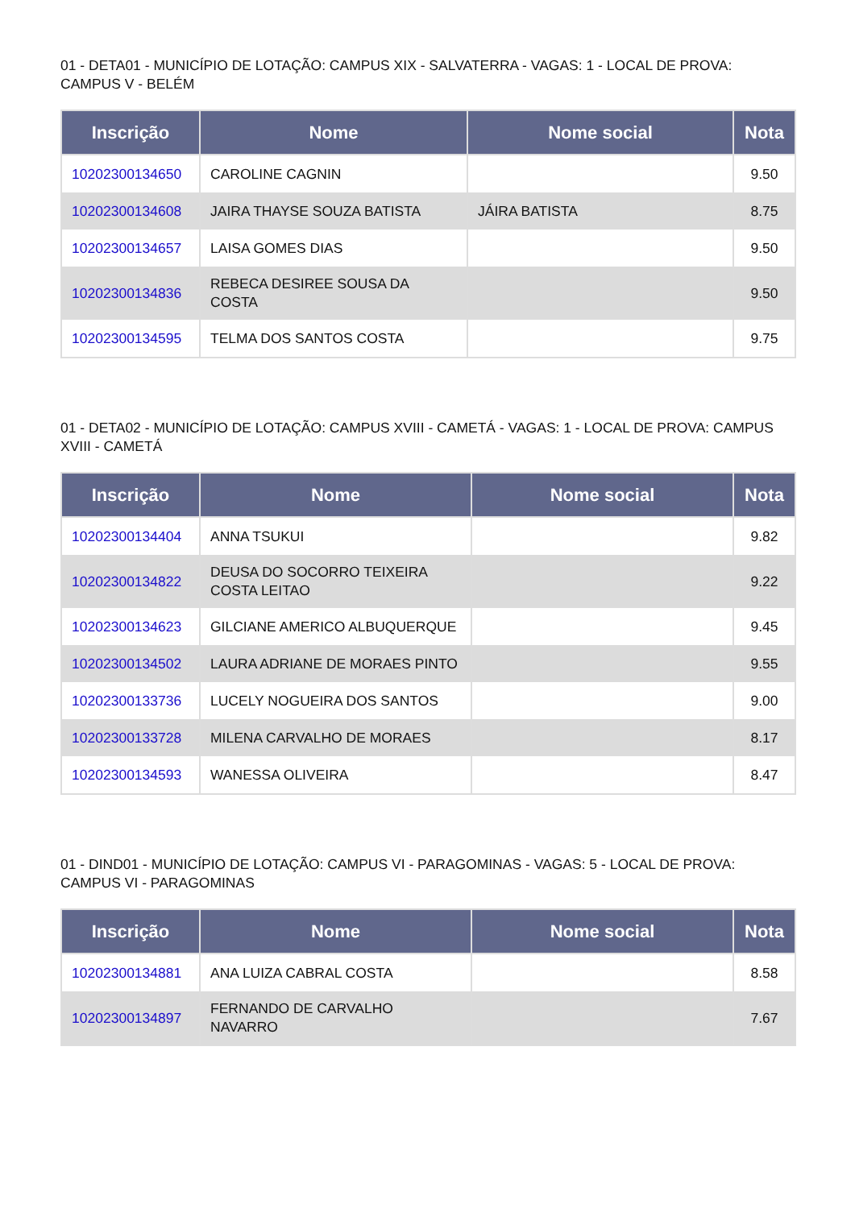01 - DETA01 - MUNICÍPIO DE LOTAÇÃO: CAMPUS XIX - SALVATERRA - VAGAS: 1 - LOCAL DE PROVA: CAMPUS V - BELÉM
| Inscrição | Nome | Nome social | Nota |
| --- | --- | --- | --- |
| 10202300134650 | CAROLINE CAGNIN | | 9.50 |
| 10202300134608 | JAIRA THAYSE SOUZA BATISTA | JÁIRA BATISTA | 8.75 |
| 10202300134657 | LAISA GOMES DIAS | | 9.50 |
| 10202300134836 | REBECA DESIREE SOUSA DA COSTA | | 9.50 |
| 10202300134595 | TELMA DOS SANTOS COSTA | | 9.75 |
01 - DETA02 - MUNICÍPIO DE LOTAÇÃO: CAMPUS XVIII - CAMETÁ - VAGAS: 1 - LOCAL DE PROVA: CAMPUS XVIII - CAMETÁ
| Inscrição | Nome | Nome social | Nota |
| --- | --- | --- | --- |
| 10202300134404 | ANNA TSUKUI | | 9.82 |
| 10202300134822 | DEUSA DO SOCORRO TEIXEIRA COSTA LEITAO | | 9.22 |
| 10202300134623 | GILCIANE AMERICO ALBUQUERQUE | | 9.45 |
| 10202300134502 | LAURA ADRIANE DE MORAES PINTO | | 9.55 |
| 10202300133736 | LUCELY NOGUEIRA DOS SANTOS | | 9.00 |
| 10202300133728 | MILENA CARVALHO DE MORAES | | 8.17 |
| 10202300134593 | WANESSA OLIVEIRA | | 8.47 |
01 - DIND01 - MUNICÍPIO DE LOTAÇÃO: CAMPUS VI - PARAGOMINAS - VAGAS: 5 - LOCAL DE PROVA: CAMPUS VI - PARAGOMINAS
| Inscrição | Nome | Nome social | Nota |
| --- | --- | --- | --- |
| 10202300134881 | ANA LUIZA CABRAL COSTA | | 8.58 |
| 10202300134897 | FERNANDO DE CARVALHO NAVARRO | | 7.67 |